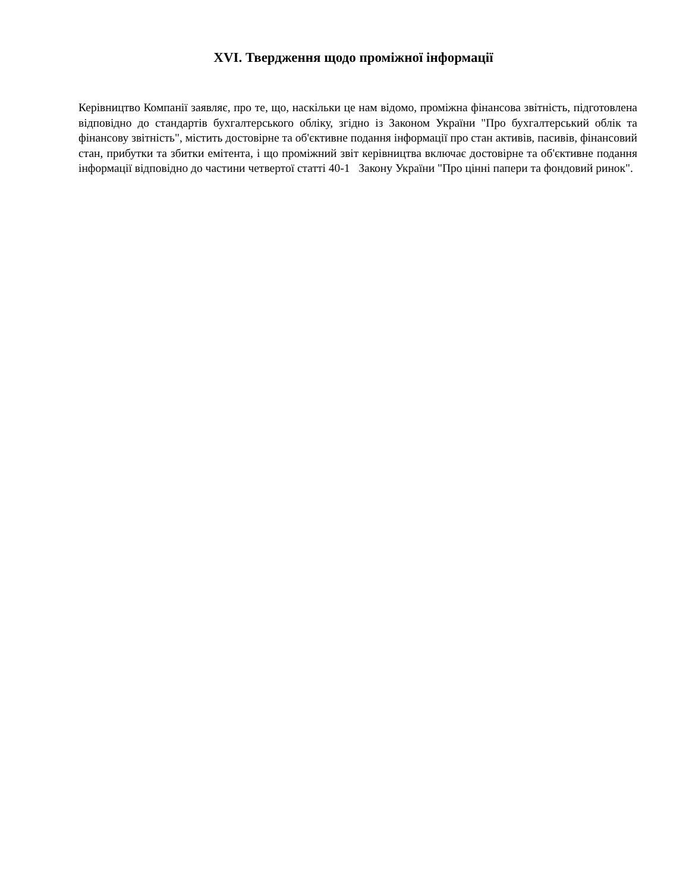XVI. Твердження щодо проміжної інформації
Керівництво Компанії заявляє, про те, що, наскільки це нам відомо, проміжна фінансова звітність, підготовлена відповідно до стандартів бухгалтерського обліку, згідно із Законом України "Про бухгалтерський облік та фінансову звітність", містить достовірне та об'єктивне подання інформації про стан активів, пасивів, фінансовий стан, прибутки та збитки емітента, і що проміжний звіт керівництва включає достовірне та об'єктивне подання інформації відповідно до частини четвертої статті 40-1 Закону України "Про цінні папери та фондовий ринок".